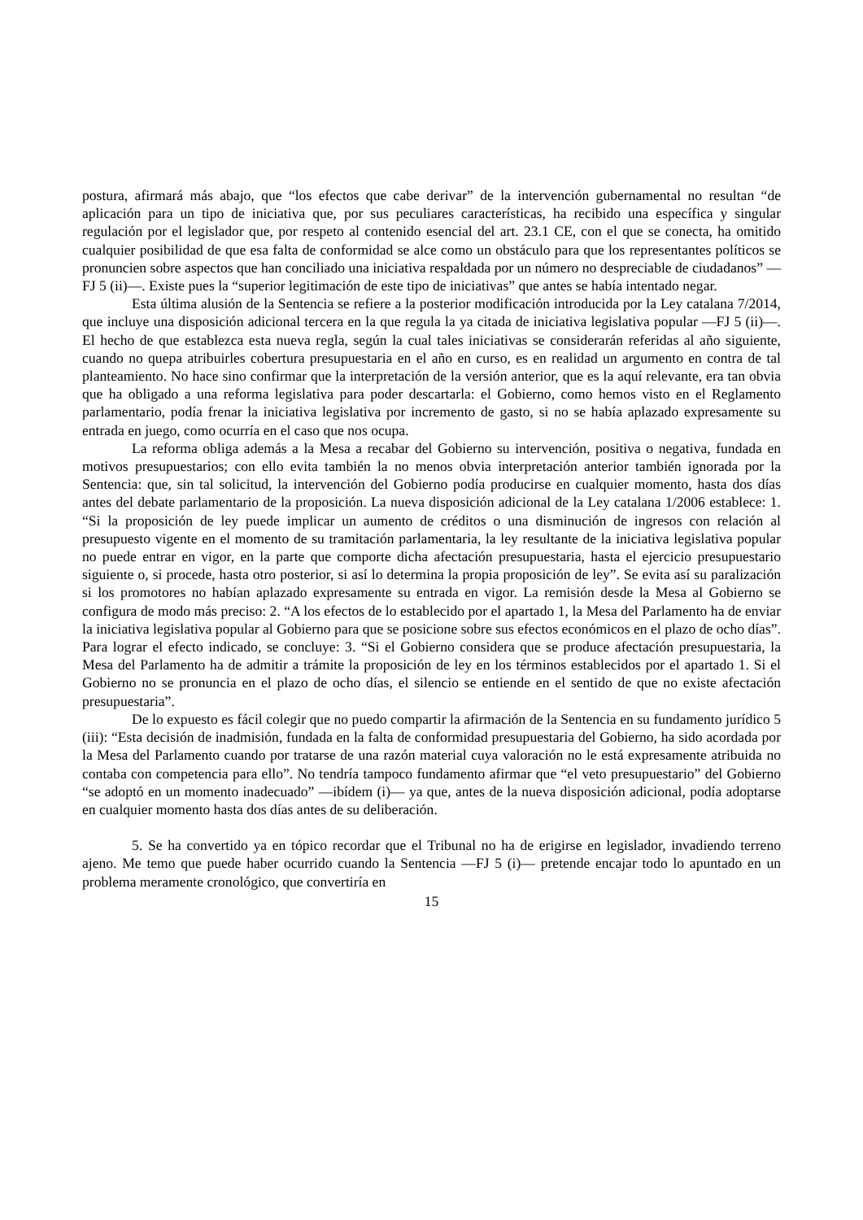postura, afirmará más abajo, que “los efectos que cabe derivar” de la intervención gubernamental no resultan “de aplicación para un tipo de iniciativa que, por sus peculiares características, ha recibido una específica y singular regulación por el legislador que, por respeto al contenido esencial del art. 23.1 CE, con el que se conecta, ha omitido cualquier posibilidad de que esa falta de conformidad se alce como un obstáculo para que los representantes políticos se pronuncien sobre aspectos que han conciliado una iniciativa respaldada por un número no despreciable de ciudadanos” —FJ 5 (ii)—. Existe pues la “superior legitimación de este tipo de iniciativas” que antes se había intentado negar.
Esta última alusión de la Sentencia se refiere a la posterior modificación introducida por la Ley catalana 7/2014, que incluye una disposición adicional tercera en la que regula la ya citada de iniciativa legislativa popular —FJ 5 (ii)—. El hecho de que establezca esta nueva regla, según la cual tales iniciativas se considerarán referidas al año siguiente, cuando no quepa atribuirles cobertura presupuestaria en el año en curso, es en realidad un argumento en contra de tal planteamiento. No hace sino confirmar que la interpretación de la versión anterior, que es la aquí relevante, era tan obvia que ha obligado a una reforma legislativa para poder descartarla: el Gobierno, como hemos visto en el Reglamento parlamentario, podía frenar la iniciativa legislativa por incremento de gasto, si no se había aplazado expresamente su entrada en juego, como ocurría en el caso que nos ocupa.
La reforma obliga además a la Mesa a recabar del Gobierno su intervención, positiva o negativa, fundada en motivos presupuestarios; con ello evita también la no menos obvia interpretación anterior también ignorada por la Sentencia: que, sin tal solicitud, la intervención del Gobierno podía producirse en cualquier momento, hasta dos días antes del debate parlamentario de la proposición. La nueva disposición adicional de la Ley catalana 1/2006 establece: 1. “Si la proposición de ley puede implicar un aumento de créditos o una disminución de ingresos con relación al presupuesto vigente en el momento de su tramitación parlamentaria, la ley resultante de la iniciativa legislativa popular no puede entrar en vigor, en la parte que comporte dicha afectación presupuestaria, hasta el ejercicio presupuestario siguiente o, si procede, hasta otro posterior, si así lo determina la propia proposición de ley”. Se evita así su paralización si los promotores no habían aplazado expresamente su entrada en vigor. La remisión desde la Mesa al Gobierno se configura de modo más preciso: 2. “A los efectos de lo establecido por el apartado 1, la Mesa del Parlamento ha de enviar la iniciativa legislativa popular al Gobierno para que se posicione sobre sus efectos económicos en el plazo de ocho días”. Para lograr el efecto indicado, se concluye: 3. “Si el Gobierno considera que se produce afectación presupuestaria, la Mesa del Parlamento ha de admitir a trámite la proposición de ley en los términos establecidos por el apartado 1. Si el Gobierno no se pronuncia en el plazo de ocho días, el silencio se entiende en el sentido de que no existe afectación presupuestaria”.
De lo expuesto es fácil colegir que no puedo compartir la afirmación de la Sentencia en su fundamento jurídico 5 (iii): “Esta decisión de inadmisión, fundada en la falta de conformidad presupuestaria del Gobierno, ha sido acordada por la Mesa del Parlamento cuando por tratarse de una razón material cuya valoración no le está expresamente atribuida no contaba con competencia para ello”. No tendría tampoco fundamento afirmar que “el veto presupuestario” del Gobierno “se adoptó en un momento inadecuado” —ibídem (i)— ya que, antes de la nueva disposición adicional, podía adoptarse en cualquier momento hasta dos días antes de su deliberación.
5. Se ha convertido ya en tópico recordar que el Tribunal no ha de erigirse en legislador, invadiendo terreno ajeno. Me temo que puede haber ocurrido cuando la Sentencia —FJ 5 (i)— pretende encajar todo lo apuntado en un problema meramente cronológico, que convertiría en
15